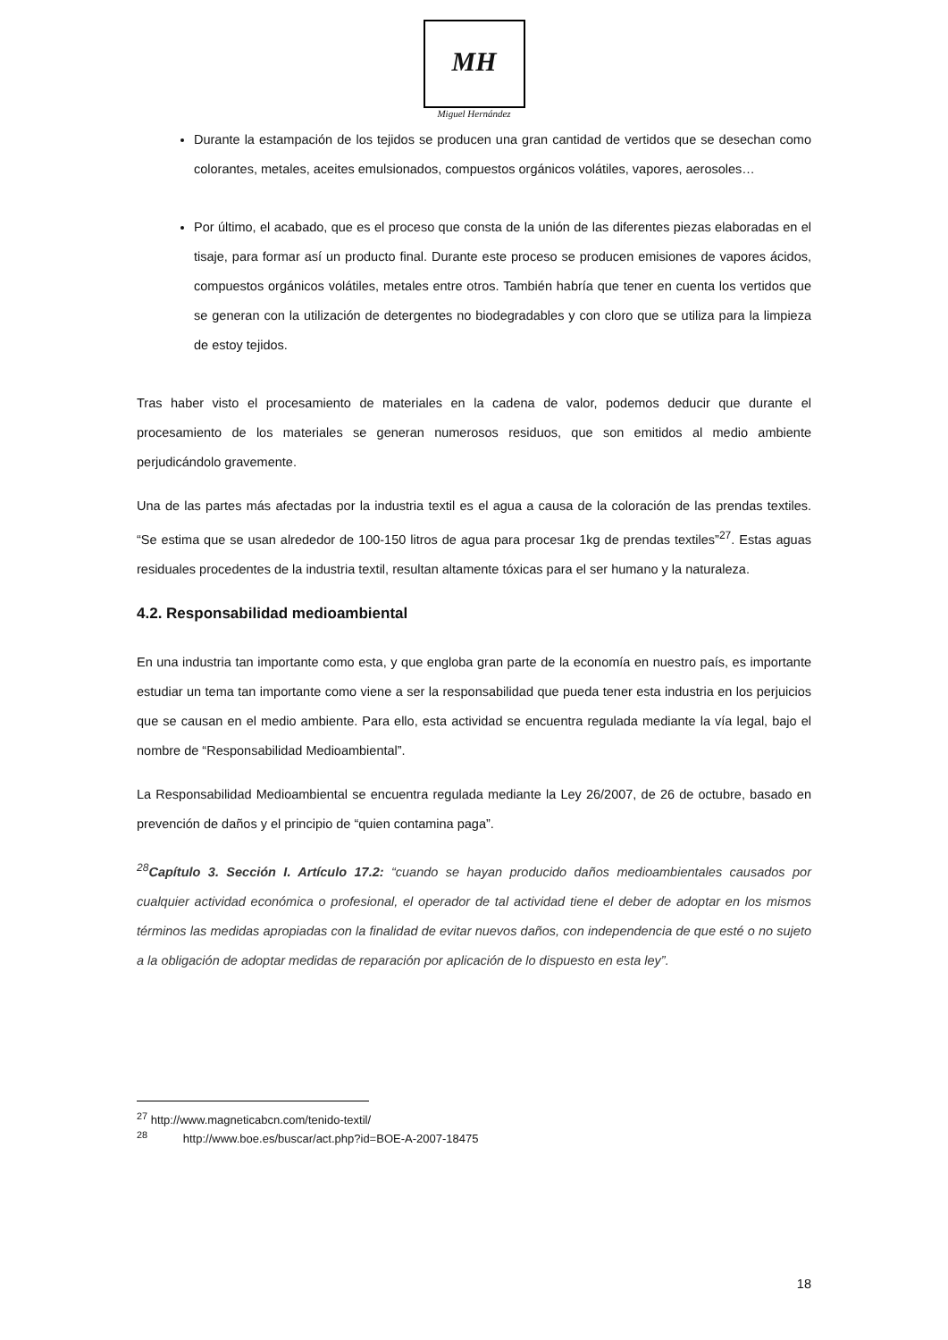MH
Miguel Hernández
Durante la estampación de los tejidos se producen una gran cantidad de vertidos que se desechan como colorantes, metales, aceites emulsionados, compuestos orgánicos volátiles, vapores, aerosoles…
Por último, el acabado, que es el proceso que consta de la unión de las diferentes piezas elaboradas en el tisaje, para formar así un producto final. Durante este proceso se producen emisiones de vapores ácidos, compuestos orgánicos volátiles, metales entre otros. También habría que tener en cuenta los vertidos que se generan con la utilización de detergentes no biodegradables y con cloro que se utiliza para la limpieza de estoy tejidos.
Tras haber visto el procesamiento de materiales en la cadena de valor, podemos deducir que durante el procesamiento de los materiales se generan numerosos residuos, que son emitidos al medio ambiente perjudicándolo gravemente.
Una de las partes más afectadas por la industria textil es el agua a causa de la coloración de las prendas textiles. “Se estima que se usan alrededor de 100-150 litros de agua para procesar 1kg de prendas textiles”<sup>27</sup>. Estas aguas residuales procedentes de la industria textil, resultan altamente tóxicas para el ser humano y la naturaleza.
4.2. Responsabilidad medioambiental
En una industria tan importante como esta, y que engloba gran parte de la economía en nuestro país, es importante estudiar un tema tan importante como viene a ser la responsabilidad que pueda tener esta industria en los perjuicios que se causan en el medio ambiente. Para ello, esta actividad se encuentra regulada mediante la vía legal, bajo el nombre de “Responsabilidad Medioambiental”.
La Responsabilidad Medioambiental se encuentra regulada mediante la Ley 26/2007, de 26 de octubre, basado en prevención de daños y el principio de “quien contamina paga”.
<sup>28</sup> Capítulo 3. Sección I. Artículo 17.2: “cuando se hayan producido daños medioambientales causados por cualquier actividad económica o profesional, el operador de tal actividad tiene el deber de adoptar en los mismos términos las medidas apropiadas con la finalidad de evitar nuevos daños, con independencia de que esté o no sujeto a la obligación de adoptar medidas de reparación por aplicación de lo dispuesto en esta ley”.
<sup>27</sup> http://www.magneticabcn.com/tenido-textil/
<sup>28</sup> http://www.boe.es/buscar/act.php?id=BOE-A-2007-18475
18